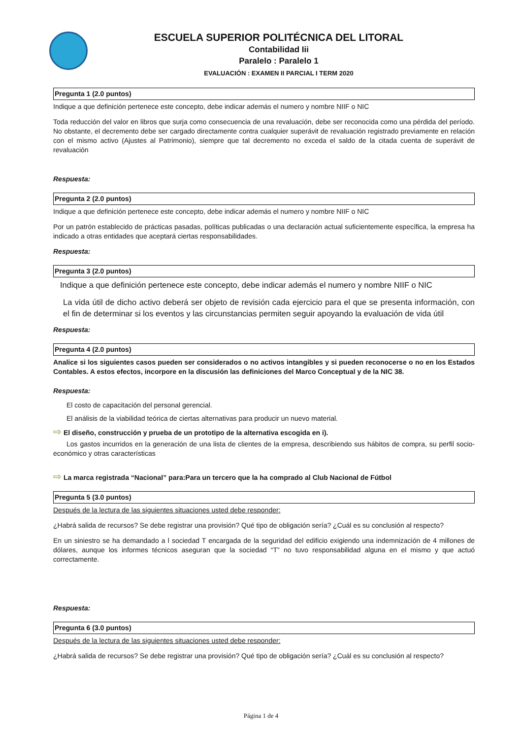ESCUELA SUPERIOR POLITÉCNICA DEL LITORAL
Contabilidad Iii
Paralelo : Paralelo 1
EVALUACIÓN : EXAMEN II PARCIAL I TERM 2020
Pregunta 1 (2.0 puntos)
Indique a que definición pertenece este concepto, debe indicar además el numero y nombre NIIF o NIC
Toda reducción del valor en libros que surja como consecuencia de una revaluación, debe ser reconocida como una pérdida del período. No obstante, el decremento debe ser cargado directamente contra cualquier superávit de revaluación registrado previamente en relación con el mismo activo (Ajustes al Patrimonio), siempre que tal decremento no exceda el saldo de la citada cuenta de superávit de revaluación
Respuesta:
Pregunta 2 (2.0 puntos)
Indique a que definición pertenece este concepto, debe indicar además el numero y nombre NIIF o NIC
Por un patrón establecido de prácticas pasadas, políticas publicadas o una declaración actual suficientemente específica, la empresa ha indicado a otras entidades que aceptará ciertas responsabilidades.
Respuesta:
Pregunta 3 (2.0 puntos)
Indique a que definición pertenece este concepto, debe indicar además el numero y nombre NIIF o NIC
La vida útil de dicho activo deberá ser objeto de revisión cada ejercicio para el que se presenta información, con el fin de determinar si los eventos y las circunstancias permiten seguir apoyando la evaluación de vida útil
Respuesta:
Pregunta 4 (2.0 puntos)
Analice si los siguientes casos pueden ser considerados o no activos intangibles y si pueden reconocerse o no en los Estados Contables. A estos efectos, incorpore en la discusión las definiciones del Marco Conceptual y de la NIC 38.
Respuesta:
El costo de capacitación del personal gerencial.
El análisis de la viabilidad teórica de ciertas alternativas para producir un nuevo material.
⇨ El diseño, construcción y prueba de un prototipo de la alternativa escogida en i).
Los gastos incurridos en la generación de una lista de clientes de la empresa, describiendo sus hábitos de compra, su perfil socio-económico y otras características
⇨ La marca registrada “Nacional” para:Para un tercero que la ha comprado al Club Nacional de Fútbol
Pregunta 5 (3.0 puntos)
Después de la lectura de las siguientes situaciones usted debe responder:
¿Habrá salida de recursos? Se debe registrar una provisión? Qué tipo de obligación sería? ¿Cuál es su conclusión al respecto?
En un siniestro se ha demandado a l sociedad T encargada de la seguridad del edificio exigiendo una indemnización de 4 millones de dólares, aunque los informes técnicos aseguran que la sociedad “T” no tuvo responsabilidad alguna en el mismo y que actuó correctamente.
Respuesta:
Pregunta 6 (3.0 puntos)
Después de la lectura de las siguientes situaciones usted debe responder:
¿Habrá salida de recursos? Se debe registrar una provisión? Qué tipo de obligación sería? ¿Cuál es su conclusión al respecto?
Página 1 de 4